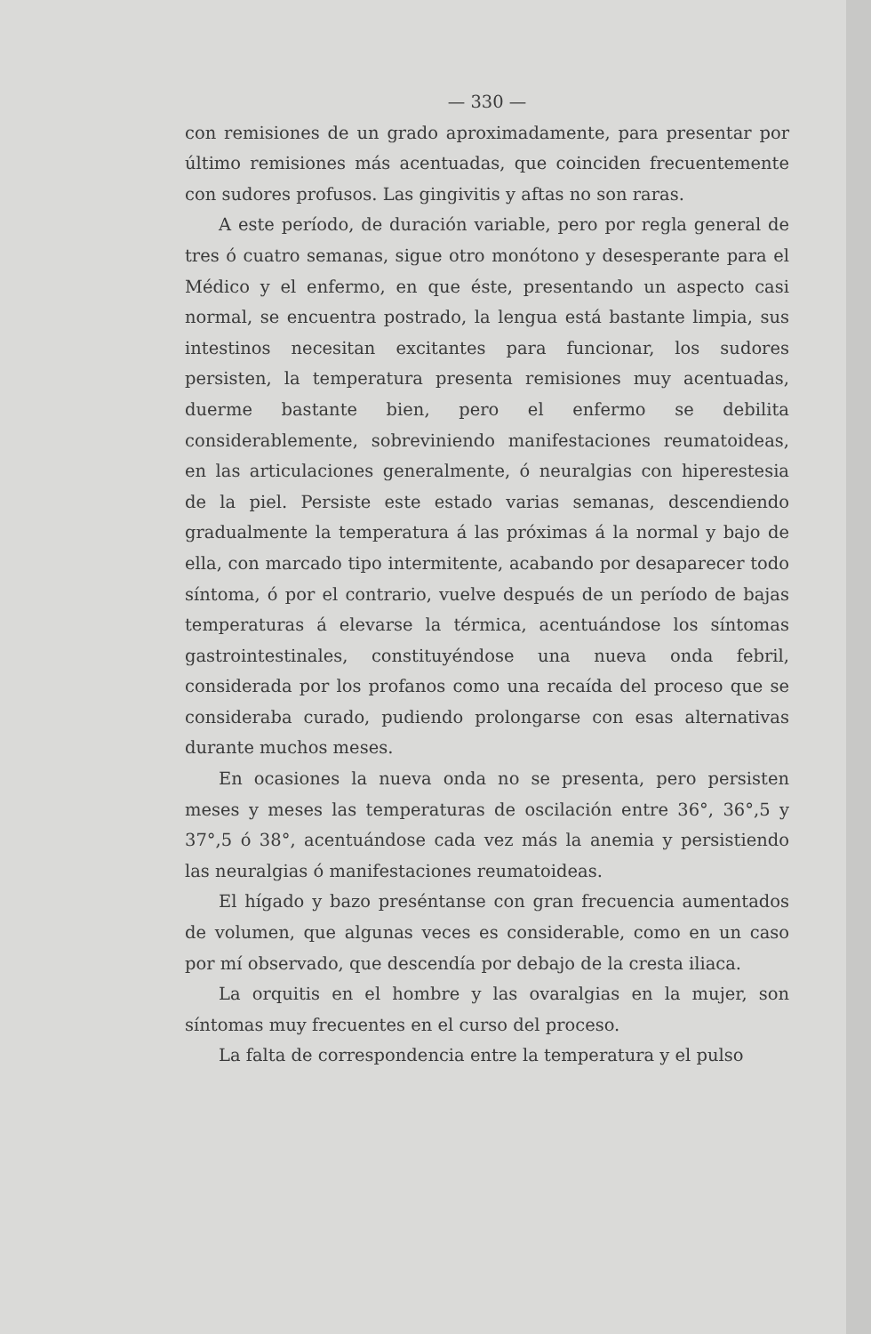— 330 —
con remisiones de un grado aproximadamente, para presentar por último remisiones más acentuadas, que coinciden frecuentemente con sudores profusos. Las gingivitis y aftas no son raras.
A este período, de duración variable, pero por regla general de tres ó cuatro semanas, sigue otro monótono y desesperante para el Médico y el enfermo, en que éste, presentando un aspecto casi normal, se encuentra postrado, la lengua está bastante limpia, sus intestinos necesitan excitantes para funcionar, los sudores persisten, la temperatura presenta remisiones muy acentuadas, duerme bastante bien, pero el enfermo se debilita considerablemente, sobreviniendo manifestaciones reumatoideas, en las articulaciones generalmente, ó neuralgias con hiperestesia de la piel. Persiste este estado varias semanas, descendiendo gradualmente la temperatura á las próximas á la normal y bajo de ella, con marcado tipo intermitente, acabando por desaparecer todo síntoma, ó por el contrario, vuelve después de un período de bajas temperaturas á elevarse la térmica, acentuándose los síntomas gastrointestinales, constituyéndose una nueva onda febril, considerada por los profanos como una recaída del proceso que se consideraba curado, pudiendo prolongarse con esas alternativas durante muchos meses.
En ocasiones la nueva onda no se presenta, pero persisten meses y meses las temperaturas de oscilación entre 36°, 36°,5 y 37°,5 ó 38°, acentuándose cada vez más la anemia y persistiendo las neuralgias ó manifestaciones reumatoideas.
El hígado y bazo preséntanse con gran frecuencia aumentados de volumen, que algunas veces es considerable, como en un caso por mí observado, que descendía por debajo de la cresta iliaca.
La orquitis en el hombre y las ovaralgias en la mujer, son síntomas muy frecuentes en el curso del proceso.
La falta de correspondencia entre la temperatura y el pulso